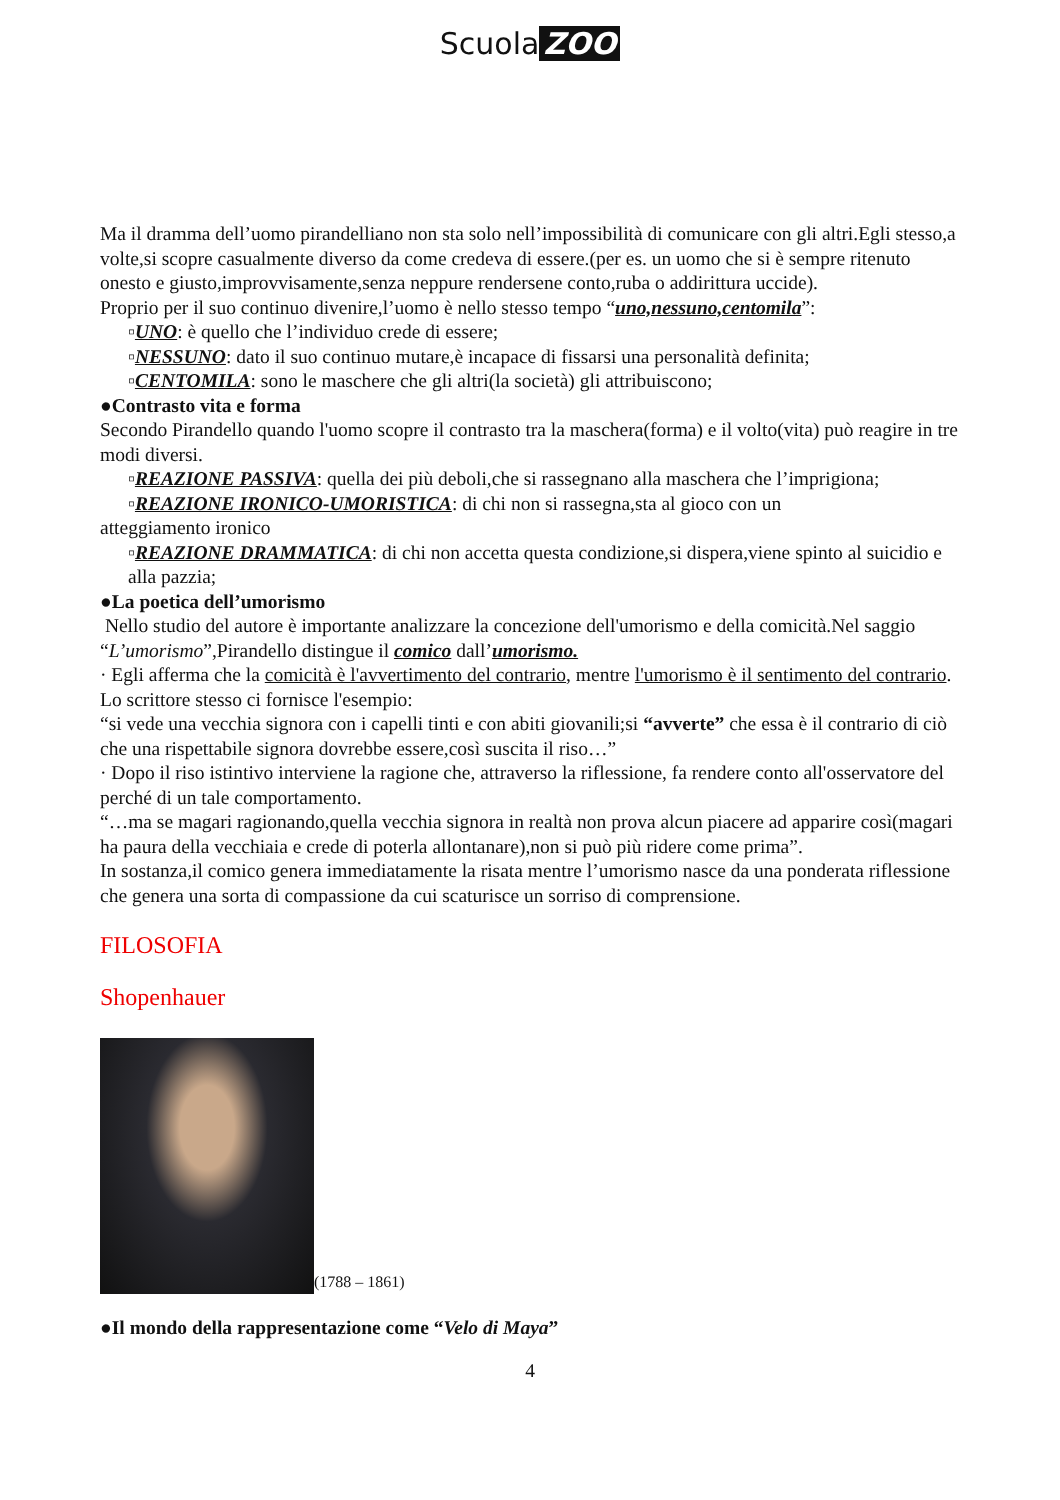Scuola ZOO
Ma il dramma dell’uomo pirandelliano non sta solo nell’impossibilità di comunicare con gli altri.Egli stesso,a volte,si scopre casualmente diverso da come credeva di essere.(per es. un uomo che si è sempre ritenuto onesto e giusto,improvvisamente,senza neppure rendersene conto,ruba o addirittura uccide).
Proprio per il suo continuo divenire,l’uomo è nello stesso tempo “uno,nessuno,centomila”:
▫UNO: è quello che l’individuo crede di essere;
▫NESSUNO: dato il suo continuo mutare,è incapace di fissarsi una personalità definita;
▫CENTOMILA: sono le maschere che gli altri(la società) gli attribuiscono;
●Contrasto vita e forma
Secondo Pirandello quando l'uomo scopre il contrasto tra la maschera(forma) e il volto(vita) può reagire in tre modi diversi.
▫REAZIONE PASSIVA: quella dei più deboli,che si rassegnano alla maschera che l’imprigiona;
▫REAZIONE IRONICO-UMORISTICA: di chi non si rassegna,sta al gioco con un
atteggiamento ironico
▫REAZIONE DRAMMATICA: di chi non accetta questa condizione,si dispera,viene spinto al suicidio e alla pazzia;
●La poetica dell’umorismo
Nello studio del autore è importante analizzare la concezione dell'umorismo e della comicità.Nel saggio “L’umorismo”,Pirandello distingue il comico dall’umorismo.
· Egli afferma che la comicità è l'avvertimento del contrario, mentre l'umorismo è il sentimento del contrario.
Lo scrittore stesso ci fornisce l'esempio:
“si vede una vecchia signora con i capelli tinti e con abiti giovanili;si “avverte” che essa è il contrario di ciò che una rispettabile signora dovrebbe essere,così suscita il riso…”
· Dopo il riso istintivo interviene la ragione che, attraverso la riflessione, fa rendere conto all'osservatore del perché di un tale comportamento.
“…ma se magari ragionando,quella vecchia signora in realtà non prova alcun piacere ad apparire così(magari ha paura della vecchiaia e crede di poterla allontanare),non si può più ridere come prima”.
In sostanza,il comico genera immediatamente la risata mentre l’umorismo nasce da una ponderata riflessione che genera una sorta di compassione da cui scaturisce un sorriso di comprensione.
FILOSOFIA
Shopenhauer
(1788 – 1861)
●Il mondo della rappresentazione come “Velo di Maya”
4